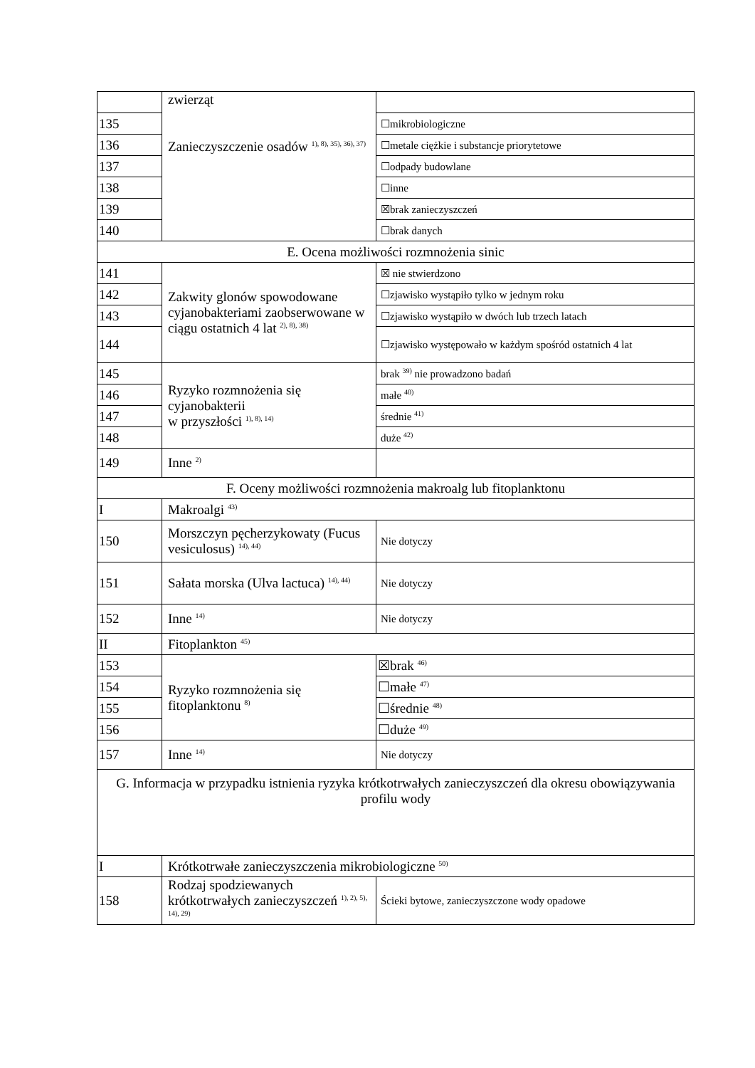| | zwierząt Zanieczyszczenie osadów <sup>1), 8), 35), 36), 37)</sup> | |
| 135 | | ☐mikrobiologiczne |
| 136 | | ☐metale ciężkie i substancje priorytetowe |
| 137 | | ☐odpady budowlane |
| 138 | | ☐inne |
| 139 | | ☒brak zanieczyszczeń |
| 140 | | ☐brak danych |
| E. Ocena możliwości rozmnożenia sinic | | |
| 141 | Zakwity glonów spowodowane cyjanobakteriami zaobserwowane w ciągu ostatnich 4 lat <sup>2), 8), 38)</sup> | ☒ nie stwierdzono |
| 142 | | ☐zjawisko wystąpiło tylko w jednym roku |
| 143 | | ☐zjawisko wystąpiło w dwóch lub trzech latach |
| 144 | | ☐zjawisko występowało w każdym spośród ostatnich 4 lat |
| 145 | Ryzyko rozmnożenia się cyjanobakterii w przyszłości <sup>1), 8), 14)</sup> | brak <sup>39)</sup> nie prowadzono badań |
| 146 | | małe <sup>40)</sup> |
| 147 | | średnie <sup>41)</sup> |
| 148 | | duże <sup>42)</sup> |
| 149 | Inne <sup>2)</sup> | |
| F. Oceny możliwości rozmnożenia makroalg lub fitoplanktonu | | |
| I | Makroalgi <sup>43)</sup> | |
| 150 | Morszczyn pęcherzykowaty (Fucus vesiculosus) <sup>14), 44)</sup> | Nie dotyczy |
| 151 | Sałata morska (Ulva lactuca) <sup>14), 44)</sup> | Nie dotyczy |
| 152 | Inne <sup>14)</sup> | Nie dotyczy |
| II | Fitoplankton <sup>45)</sup> | |
| 153 | Ryzyko rozmnożenia się fitoplanktonu <sup>8)</sup> | ☒brak <sup>46)</sup> |
| 154 | | ☐małe <sup>47)</sup> |
| 155 | | ☐średnie <sup>48)</sup> |
| 156 | | ☐duże <sup>49)</sup> |
| 157 | Inne <sup>14)</sup> | Nie dotyczy |
| G. Informacja w przypadku istnienia ryzyka krótkotrwałych zanieczyszczeń dla okresu obowiązywania profilu wody | | |
| I | Krótkotrwałe zanieczyszczenia mikrobiologiczne <sup>50)</sup> | |
| 158 | Rodzaj spodziewanych krótkotrwałych zanieczyszczeń <sup>1), 2), 5), 14), 29)</sup> | Ścieki bytowe, zanieczyszczone wody opadowe |